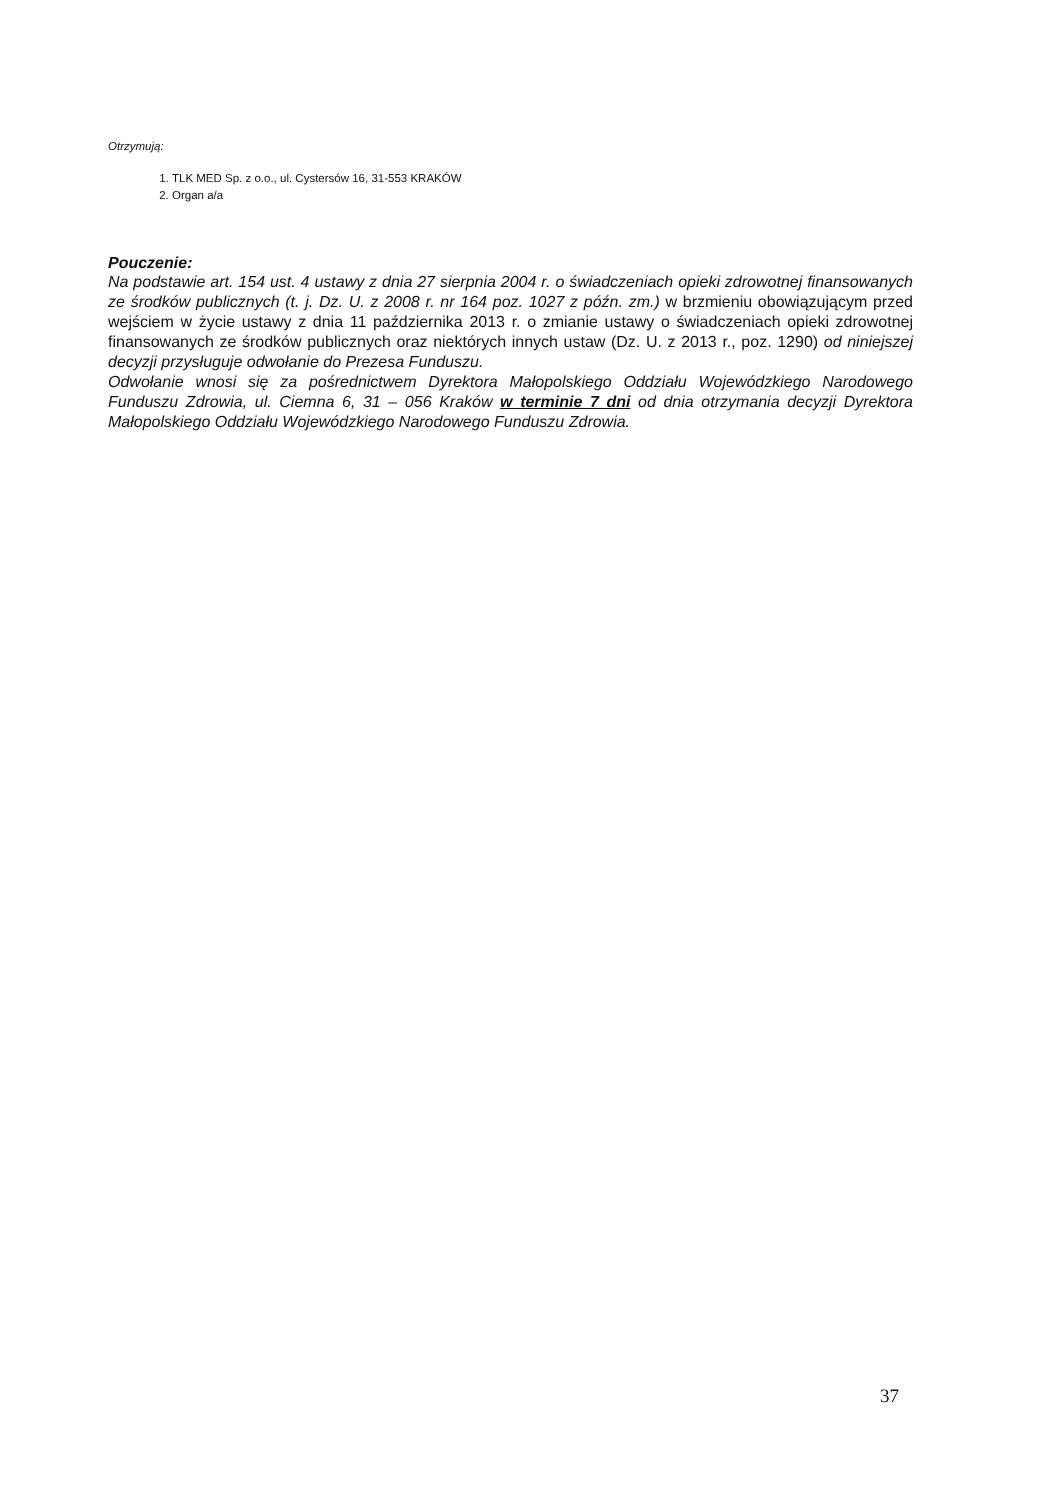Otrzymują:
1. TLK MED Sp. z o.o., ul. Cystersów 16, 31-553 KRAKÓW
2. Organ a/a
Pouczenie:
Na podstawie art. 154 ust. 4 ustawy z dnia 27 sierpnia 2004 r. o świadczeniach opieki zdrowotnej finansowanych ze środków publicznych (t. j. Dz. U. z 2008 r. nr 164 poz. 1027 z późn. zm.) w brzmieniu obowiązującym przed wejściem w życie ustawy z dnia 11 października 2013 r. o zmianie ustawy o świadczeniach opieki zdrowotnej finansowanych ze środków publicznych oraz niektórych innych ustaw (Dz. U. z 2013 r., poz. 1290) od niniejszej decyzji przysługuje odwołanie do Prezesa Funduszu.
Odwołanie wnosi się za pośrednictwem Dyrektora Małopolskiego Oddziału Wojewódzkiego Narodowego Funduszu Zdrowia, ul. Ciemna 6, 31 – 056 Kraków w terminie 7 dni od dnia otrzymania decyzji Dyrektora Małopolskiego Oddziału Wojewódzkiego Narodowego Funduszu Zdrowia.
37